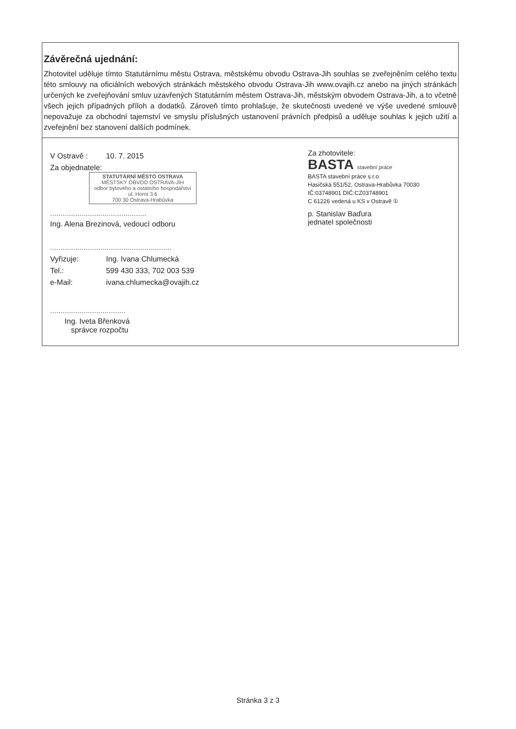Závěrečná ujednání:
Zhotovitel uděluje tímto Statutárnímu městu Ostrava, městskému obvodu Ostrava-Jih souhlas se zveřejněním celého textu této smlouvy na oficiálních webových stránkách městského obvodu Ostrava-Jih www.ovajih.cz anebo na jiných stránkách určených ke zveřejňování smluv uzavřených Statutárním městem Ostrava-Jih, městským obvodem Ostrava-Jih, a to včetně všech jejich případných příloh a dodatků. Zároveň tímto prohlašuje, že skutečnosti uvedené ve výše uvedené smlouvě nepovažuje za obchodní tajemství ve smyslu příslušných ustanovení právních předpisů a uděluje souhlas k jejich užití a zveřejnění bez stanovení dalších podmínek.
V Ostravě : 10. 7. 2015
Za objednatele:
STATUTÁRNÍ MĚSTO OSTRAVA
MĚSTSKÝ OBVOD OSTRAVA-JIH
odbor bytového a ostatního hospodářství
ul. Horní 3 6
700 30 Ostrava-Hrabůvka
..............................................
Ing. Alena Brezinová, vedoucí odboru
..........................................................
Vyřizuje: Ing. Ivana Chlumecká
Tel.: 599 430 333, 702 003 539
e-Mail: ivana.chlumecka@ovajih.cz
....................................
Ing. Iveta Břenková
správce rozpočtu
Za zhotovitele:
BASTA stavební práce
BASTA stavební práce s.r.o.
Hasičská 551/52, Ostrava-Hrabůvka 70030
IČ:03748901 DIČ:CZ03748901
C 61226 vedená u KS v Ostravě ①
p. Stanislav Baďura
jednatel společnosti
Stránka 3 z 3